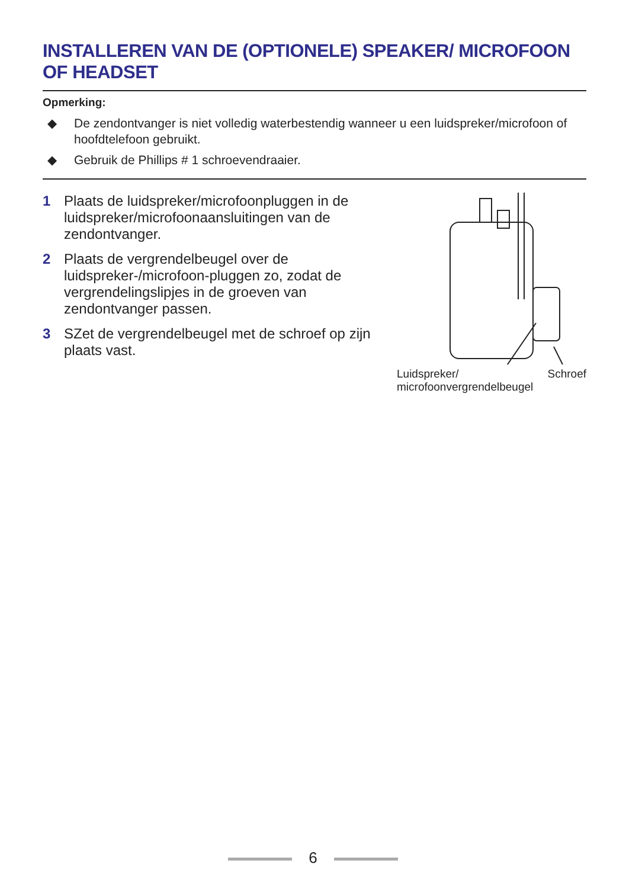INSTALLEREN VAN DE (OPTIONELE) SPEAKER/ MICROFOON OF HEADSET
Opmerking:
◆ De zendontvanger is niet volledig waterbestendig wanneer u een luidspreker/microfoon of hoofdtelefoon gebruikt.
◆ Gebruik de Phillips # 1 schroevendraaier.
1 Plaats de luidspreker/microfoonpluggen in de luidspreker/microfoonaansluitingen van de zendontvanger.
2 Plaats de vergrendelbeugel over de luidspreker-/microfoon-pluggen zo, zodat de vergrendelingslipjes in de groeven van zendontvanger passen.
3 SZet de vergrendelbeugel met de schroef op zijn plaats vast.
Luidspreker/
microfoonvergrendelbeugel Schroef
6